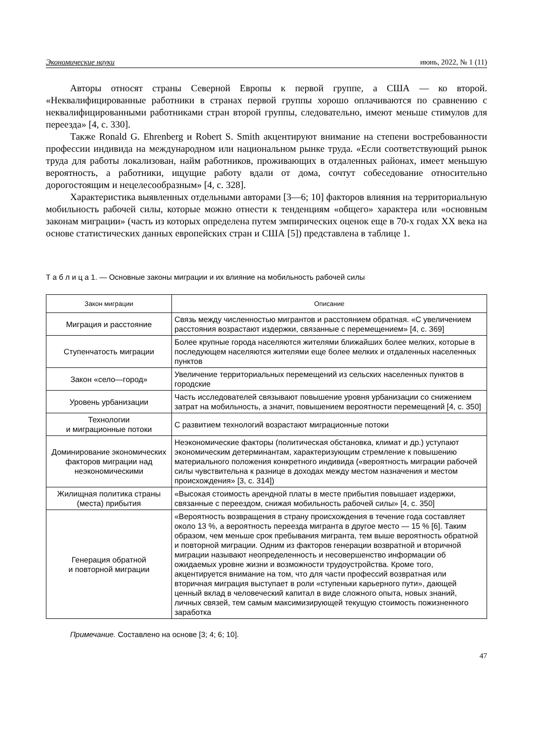Экономические науки июнь, 2022, № 1 (11)
Авторы относят страны Северной Европы к первой группе, а США — ко второй. «Неквалифицированные работники в странах первой группы хорошо оплачиваются по сравнению с неквалифицированными работниками стран второй группы, следовательно, имеют меньше стимулов для переезда» [4, с. 330].
Также Ronald G. Ehrenberg и Robert S. Smith акцентируют внимание на степени востребованности профессии индивида на международном или национальном рынке труда. «Если соответствующий рынок труда для работы локализован, найм работников, проживающих в отдаленных районах, имеет меньшую вероятность, а работники, ищущие работу вдали от дома, сочтут собеседование относительно дорогостоящим и нецелесообразным» [4, с. 328].
Характеристика выявленных отдельными авторами [3—6; 10] факторов влияния на территориальную мобильность рабочей силы, которые можно отнести к тенденциям «общего» характера или «основным законам миграции» (часть из которых определена путем эмпирических оценок еще в 70-х годах XX века на основе статистических данных европейских стран и США [5]) представлена в таблице 1.
Т а б л и ц а 1. — Основные законы миграции и их влияние на мобильность рабочей силы
| Закон миграции | Описание |
| --- | --- |
| Миграция и расстояние | Связь между численностью мигрантов и расстоянием обратная. «С увеличением расстояния возрастают издержки, связанные с перемещением» [4, с. 369] |
| Ступенчатость миграции | Более крупные города населяются жителями ближайших более мелких, которые в последующем населяются жителями еще более мелких и отдаленных населенных пунктов |
| Закон «село—город» | Увеличение территориальных перемещений из сельских населенных пунктов в городские |
| Уровень урбанизации | Часть исследователей связывают повышение уровня урбанизации со снижением затрат на мобильность, а значит, повышением вероятности перемещений [4, с. 350] |
| Технологии и миграционные потоки | С развитием технологий возрастают миграционные потоки |
| Доминирование экономических факторов миграции над неэкономическими | Неэкономические факторы (политическая обстановка, климат и др.) уступают экономическим детерминантам, характеризующим стремление к повышению материального положения конкретного индивида («вероятность миграции рабочей силы чувствительна к разнице в доходах между местом назначения и местом происхождения» [3, с. 314]) |
| Жилищная политика страны (места) прибытия | «Высокая стоимость арендной платы в месте прибытия повышает издержки, связанные с переездом, снижая мобильность рабочей силы» [4, с. 350] |
| Генерация обратной и повторной миграции | «Вероятность возвращения в страну происхождения в течение года составляет около 13 %, а вероятность переезда мигранта в другое место — 15 % [6]. Таким образом, чем меньше срок пребывания мигранта, тем выше вероятность обратной и повторной миграции. Одним из факторов генерации возвратной и вторичной миграции называют неопределенность и несовершенство информации об ожидаемых уровне жизни и возможности трудоустройства. Кроме того, акцентируется внимание на том, что для части профессий возвратная или вторичная миграция выступает в роли «ступеньки карьерного пути», дающей ценный вклад в человеческий капитал в виде сложного опыта, новых знаний, личных связей, тем самым максимизирующей текущую стоимость пожизненного заработка |
Примечание. Составлено на основе [3; 4; 6; 10].
47